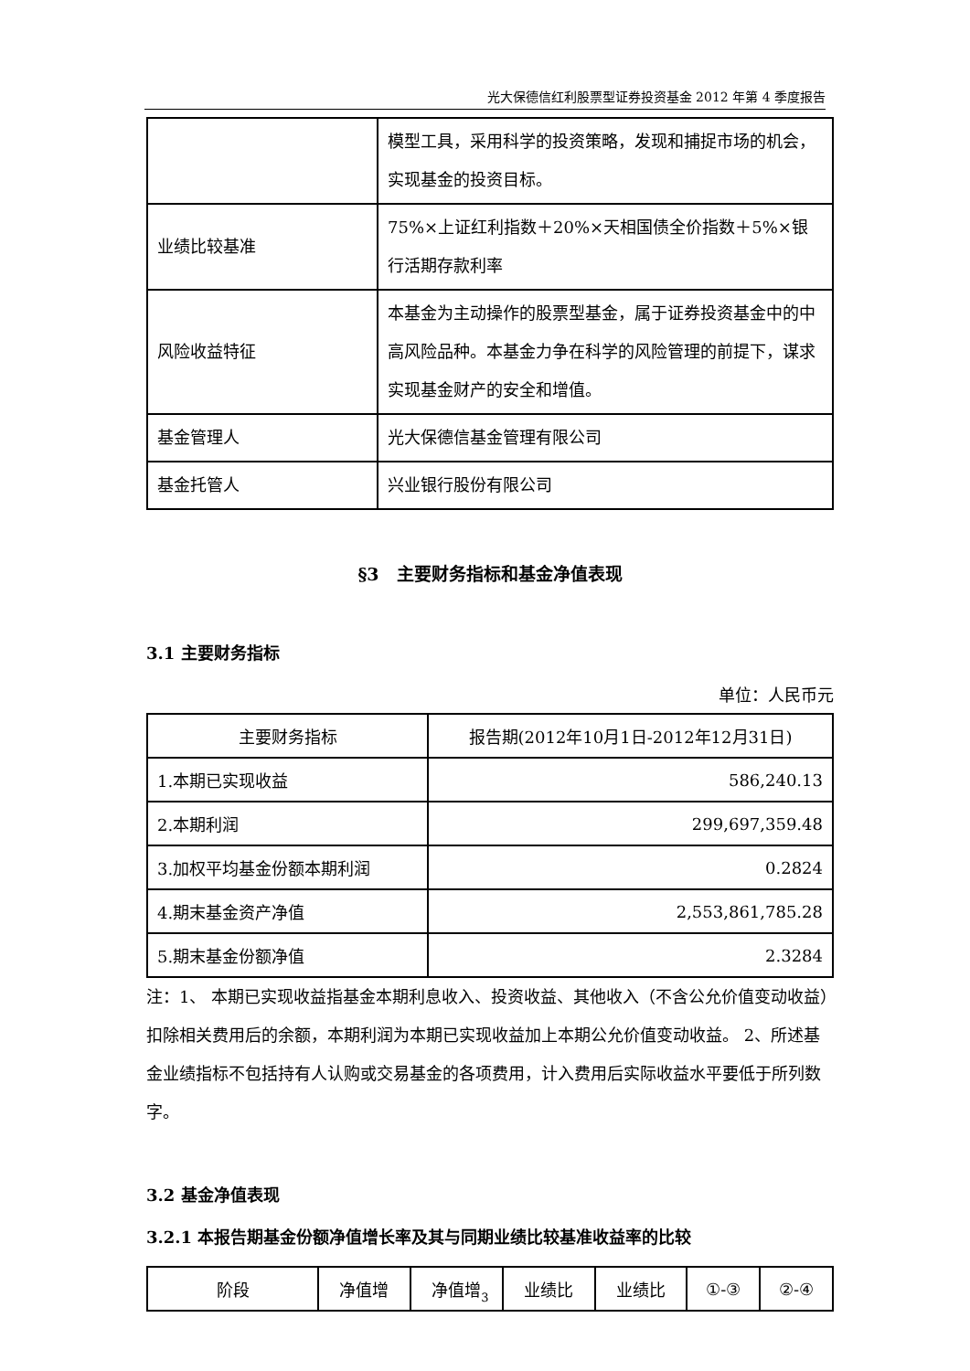光大保德信红利股票型证券投资基金 2012 年第 4 季度报告
| | 模型工具，采用科学的投资策略，发现和捕捉市场的机会，实现基金的投资目标。 |
| 业绩比较基准 | 75%×上证红利指数＋20%×天相国债全价指数＋5%×银行活期存款利率 |
| 风险收益特征 | 本基金为主动操作的股票型基金，属于证券投资基金中的中高风险品种。本基金力争在科学的风险管理的前提下，谋求实现基金财产的安全和增值。 |
| 基金管理人 | 光大保德信基金管理有限公司 |
| 基金托管人 | 兴业银行股份有限公司 |
§3　主要财务指标和基金净值表现
3.1 主要财务指标
单位：人民币元
| 主要财务指标 | 报告期(2012年10月1日-2012年12月31日) |
| --- | --- |
| 1.本期已实现收益 | 586,240.13 |
| 2.本期利润 | 299,697,359.48 |
| 3.加权平均基金份额本期利润 | 0.2824 |
| 4.期末基金资产净值 | 2,553,861,785.28 |
| 5.期末基金份额净值 | 2.3284 |
注：1、 本期已实现收益指基金本期利息收入、投资收益、其他收入（不含公允价值变动收益）扣除相关费用后的余额，本期利润为本期已实现收益加上本期公允价值变动收益。 2、所述基金业绩指标不包括持有人认购或交易基金的各项费用，计入费用后实际收益水平要低于所列数字。
3.2 基金净值表现
3.2.1 本报告期基金份额净值增长率及其与同期业绩比较基准收益率的比较
| 阶段 | 净值增 | 净值增 | 业绩比 | 业绩比 | ①-③ | ②-④ |
3